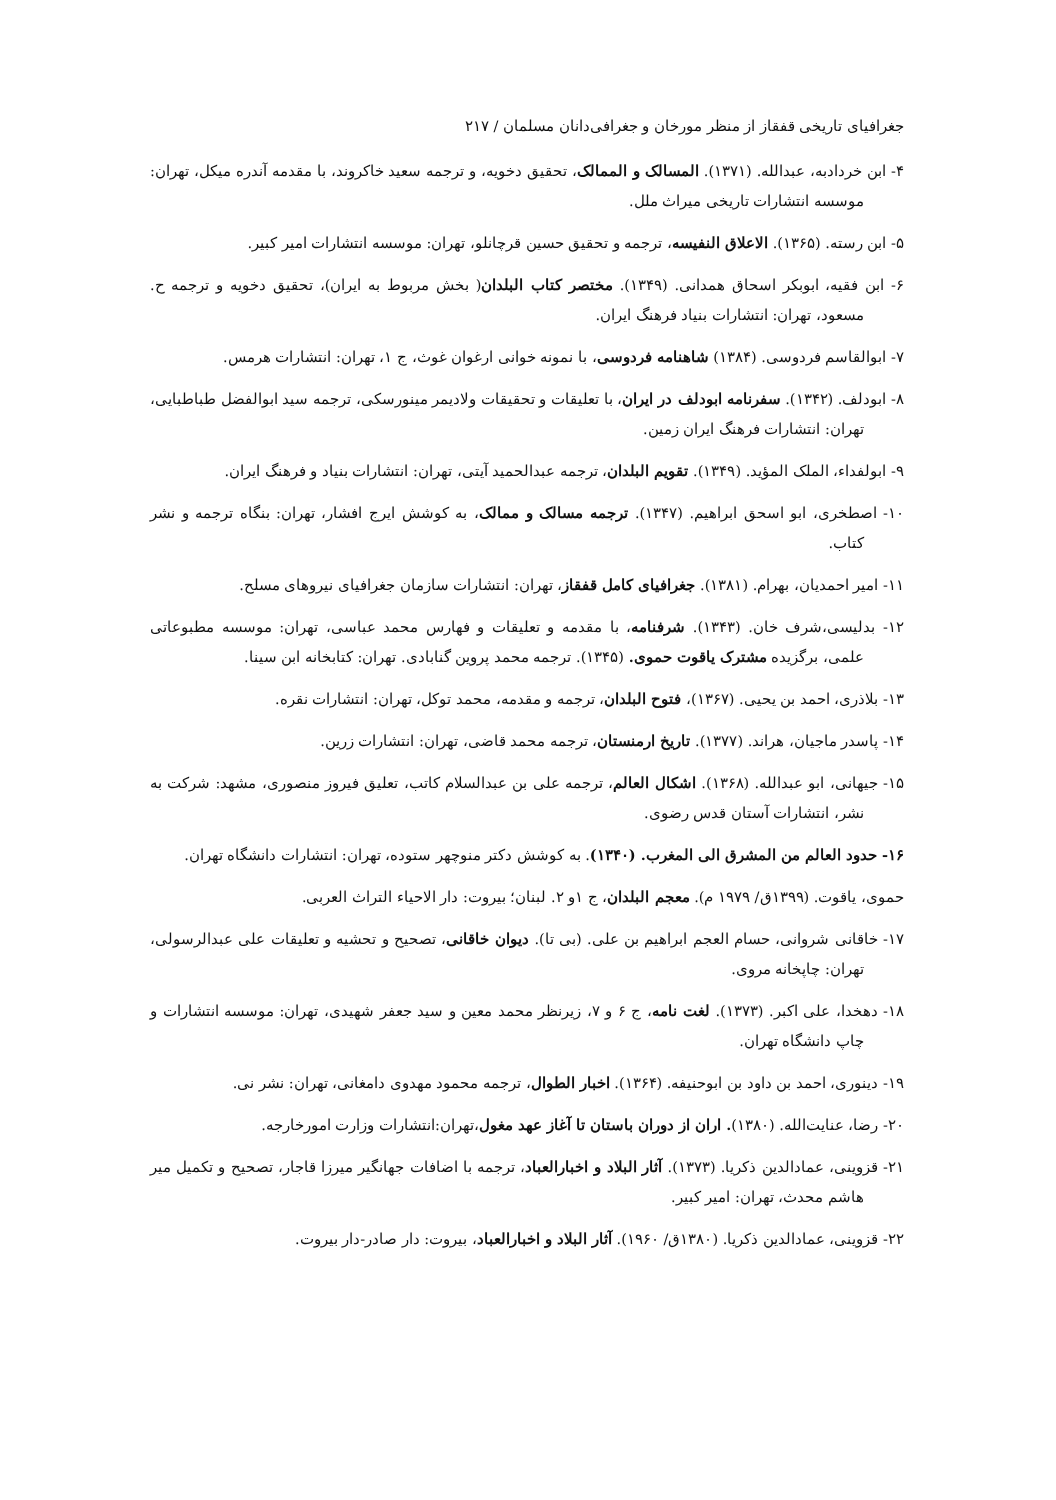جغرافیای تاریخی قفقاز از منظر مورخان و جغرافی‌دانان مسلمان / ۲۱۷
۴- ابن خردادبه، عبدالله. (۱۳۷۱). المسالک و الممالک، تحقیق دخویه، و ترجمه سعید خاکروند، با مقدمه آندره میکل، تهران: موسسه انتشارات تاریخی میراث ملل.
۵- ابن رسته. (۱۳۶۵). الاعلاق النفیسه، ترجمه و تحقیق حسین قرچانلو، تهران: موسسه انتشارات امیر کبیر.
۶- ابن فقیه، ابوبکر اسحاق همدانی. (۱۳۴۹). مختصر کتاب البلدان( بخش مربوط به ایران)، تحقیق دخویه و ترجمه ح. مسعود، تهران: انتشارات بنیاد فرهنگ ایران.
۷- ابوالقاسم فردوسی. (۱۳۸۴) شاهنامه فردوسی، با نمونه خوانی ارغوان غوث، ج ۱، تهران: انتشارات هرمس.
۸- ابودلف. (۱۳۴۲). سفرنامه ابودلف در ایران، با تعلیقات و تحقیقات ولادیمر مینورسکی، ترجمه سید ابوالفضل طباطبایی، تهران: انتشارات فرهنگ ایران زمین.
۹- ابولفداء، الملک المؤید. (۱۳۴۹). تقویم البلدان، ترجمه عبدالحمید آیتی، تهران: انتشارات بنیاد و فرهنگ ایران.
۱۰- اصطخری، ابو اسحق ابراهیم. (۱۳۴۷). ترجمه مسالک و ممالک، به کوشش ایرج افشار، تهران: بنگاه ترجمه و نشر کتاب.
۱۱- امیر احمدیان، بهرام. (۱۳۸۱). جغرافیای کامل قفقاز، تهران: انتشارات سازمان جغرافیای نیروهای مسلح.
۱۲- بدلیسی،شرف خان. (۱۳۴۳). شرفنامه، با مقدمه و تعلیقات و فهارس محمد عباسی، تهران: موسسه مطبوعاتی علمی، برگزیده مشترک یاقوت حموی. (۱۳۴۵). ترجمه محمد پروین گنابادی. تهران: کتابخانه ابن سینا.
۱۳- بلاذری، احمد بن یحیی. (۱۳۶۷)، فتوح البلدان، ترجمه و مقدمه، محمد توکل، تهران: انتشارات نقره.
۱۴- پاسدر ماجیان، هراند. (۱۳۷۷). تاریخ ارمنستان، ترجمه محمد قاضی، تهران: انتشارات زرین.
۱۵- جیهانی، ابو عبدالله. (۱۳۶۸). اشکال العالم، ترجمه علی بن عبدالسلام کاتب، تعلیق فیروز منصوری، مشهد: شرکت به نشر، انتشارات آستان قدس رضوی.
۱۶- حدود العالم من المشرق الی المغرب. (۱۳۴۰). به کوشش دکتر منوچهر ستوده، تهران: انتشارات دانشگاه تهران.
حموی، یاقوت. (۱۳۹۹ق/ ۱۹۷۹ م). معجم البلدان، ج ۱و ۲. لبنان؛ بیروت: دار الاحیاء التراث العربی.
۱۷- خاقانی شروانی، حسام العجم ابراهیم بن علی. (بی تا). دیوان خاقانی، تصحیح و تحشیه و تعلیقات علی عبدالرسولی، تهران: چاپخانه مروی.
۱۸- دهخدا، علی اکبر. (۱۳۷۳). لغت نامه، ج ۶ و ۷، زیرنظر محمد معین و سید جعفر شهیدی، تهران: موسسه انتشارات و چاپ دانشگاه تهران.
۱۹- دینوری، احمد بن داود بن ابوحنیفه. (۱۳۶۴). اخبار الطوال، ترجمه محمود مهدوی دامغانی، تهران: نشر نی.
۲۰- رضا، عنایت‌الله. (۱۳۸۰). اران از دوران باستان تا آغاز عهد مغول،تهران:انتشارات وزارت امورخارجه.
۲۱- قزوینی، عمادالدین ذکریا. (۱۳۷۳). آثار البلاد و اخبارالعباد، ترجمه با اضافات جهانگیر میرزا قاجار، تصحیح و تکمیل میر هاشم محدث، تهران: امیر کبیر.
۲۲- قزوینی، عمادالدین ذکریا. (۱۳۸۰ق/ ۱۹۶۰). آثار البلاد و اخبارالعباد، بیروت: دار صادر-دار بیروت.